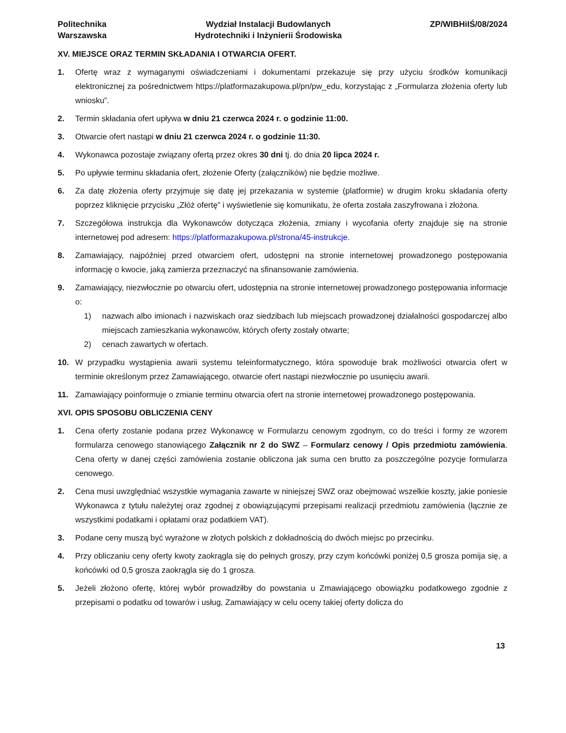Politechnika
Warszawska
Wydział Instalacji Budowlanych
Hydrotechniki i Inżynierii Środowiska
ZP/WIBHiIŚ/08/2024
XV. MIEJSCE ORAZ TERMIN SKŁADANIA I OTWARCIA OFERT.
1. Ofertę wraz z wymaganymi oświadczeniami i dokumentami przekazuje się przy użyciu środków komunikacji elektronicznej za pośrednictwem https://platformazakupowa.pl/pn/pw_edu, korzystając z „Formularza złożenia oferty lub wniosku”.
2. Termin składania ofert upływa w dniu 21 czerwca 2024 r. o godzinie 11:00.
3. Otwarcie ofert nastąpi w dniu 21 czerwca 2024 r. o godzinie 11:30.
4. Wykonawca pozostaje związany ofertą przez okres 30 dni tj. do dnia 20 lipca 2024 r.
5. Po upływie terminu składania ofert, złożenie Oferty (załączników) nie będzie możliwe.
6. Za datę złożenia oferty przyjmuje się datę jej przekazania w systemie (platformie) w drugim kroku składania oferty poprzez kliknięcie przycisku „Złóż ofertę” i wyświetlenie się komunikatu, że oferta została zaszyfrowana i złożona.
7. Szczegółowa instrukcja dla Wykonawców dotycząca złożenia, zmiany i wycofania oferty znajduje się na stronie internetowej pod adresem: https://platformazakupowa.pl/strona/45-instrukcje.
8. Zamawiający, najpóźniej przed otwarciem ofert, udostępni na stronie internetowej prowadzonego postępowania informację o kwocie, jaką zamierza przeznaczyć na sfinansowanie zamówienia.
9. Zamawiający, niezwłocznie po otwarciu ofert, udostępnia na stronie internetowej prowadzonego postępowania informacje o:
1) nazwach albo imionach i nazwiskach oraz siedzibach lub miejscach prowadzonej działalności gospodarczej albo miejscach zamieszkania wykonawców, których oferty zostały otwarte;
2) cenach zawartych w ofertach.
10. W przypadku wystąpienia awarii systemu teleinformatycznego, która spowoduje brak możliwości otwarcia ofert w terminie określonym przez Zamawiającego, otwarcie ofert nastąpi niezwłocznie po usunięciu awarii.
11. Zamawiający poinformuje o zmianie terminu otwarcia ofert na stronie internetowej prowadzonego postępowania.
XVI. OPIS SPOSOBU OBLICZENIA CENY
1. Cena oferty zostanie podana przez Wykonawcę w Formularzu cenowym zgodnym, co do treści i formy ze wzorem formularza cenowego stanowiącego Załącznik nr 2 do SWZ – Formularz cenowy / Opis przedmiotu zamówienia. Cena oferty w danej części zamówienia zostanie obliczona jak suma cen brutto za poszczególne pozycje formularza cenowego.
2. Cena musi uwzględniać wszystkie wymagania zawarte w niniejszej SWZ oraz obejmować wszelkie koszty, jakie poniesie Wykonawca z tytułu należytej oraz zgodnej z obowiązującymi przepisami realizacji przedmiotu zamówienia (łącznie ze wszystkimi podatkami i opłatami oraz podatkiem VAT).
3. Podane ceny muszą być wyrażone w złotych polskich z dokładnością do dwóch miejsc po przecinku.
4. Przy obliczaniu ceny oferty kwoty zaokrągla się do pełnych groszy, przy czym końcówki poniżej 0,5 grosza pomija się, a końcówki od 0,5 grosza zaokrągla się do 1 grosza.
5. Jeżeli złożono ofertę, której wybór prowadziłby do powstania u Zmawiającego obowiązku podatkowego zgodnie z przepisami o podatku od towarów i usług, Zamawiający w celu oceny takiej oferty dolicza do
13